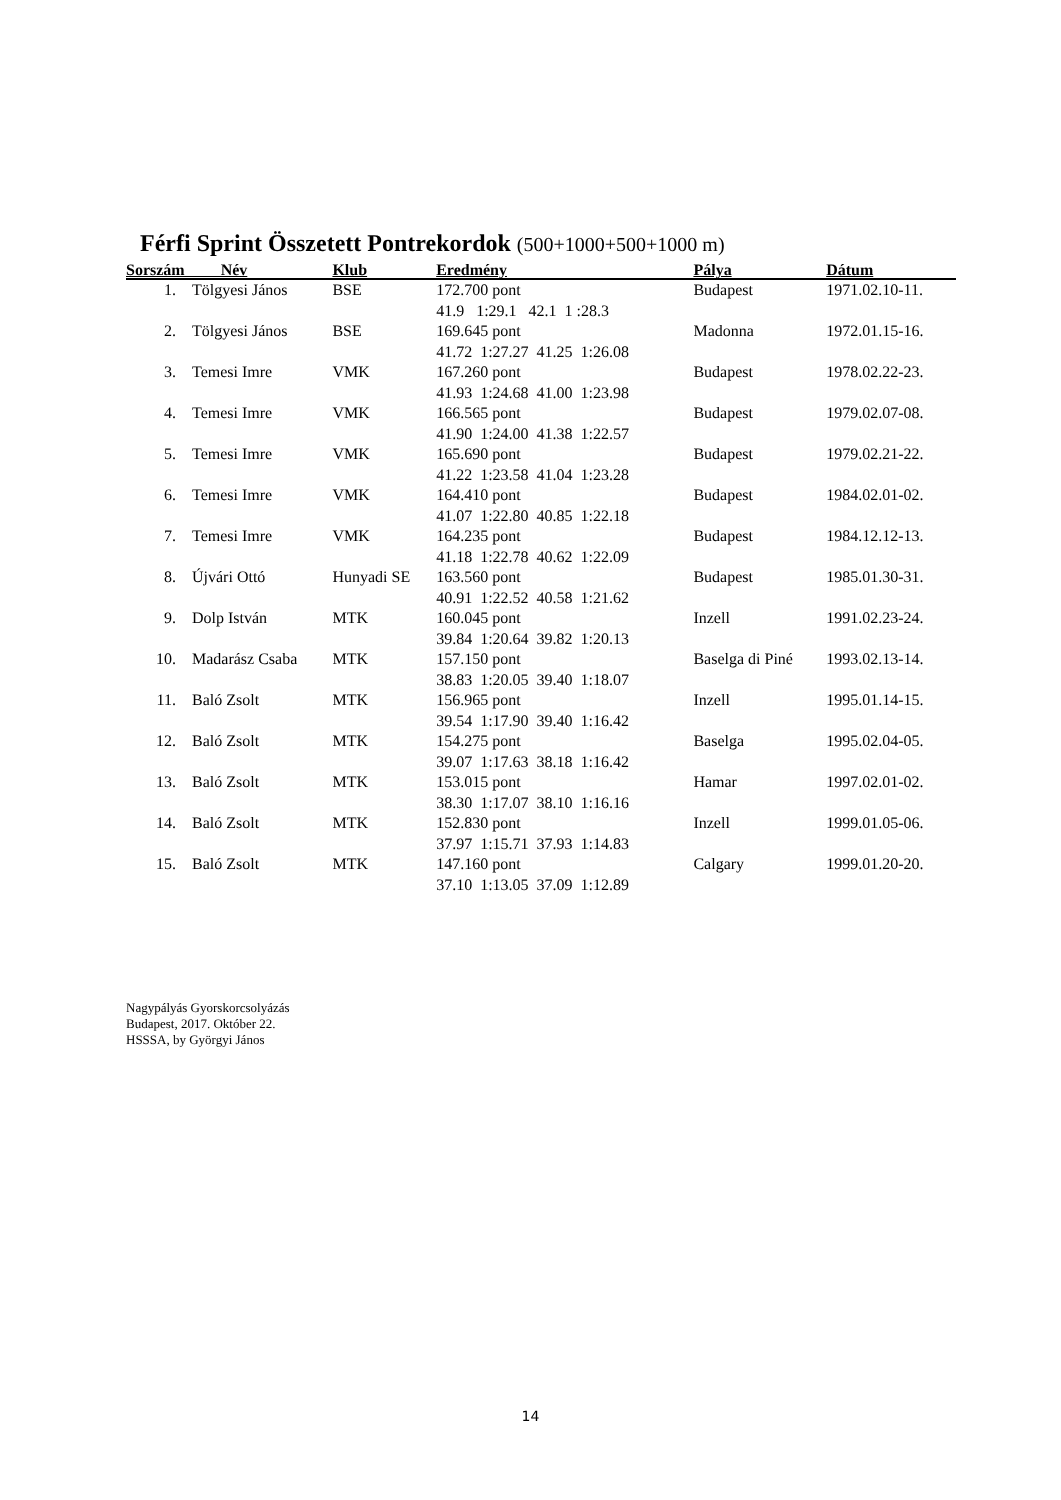Férfi Sprint Összetett Pontrekordok (500+1000+500+1000 m)
| Sorszám Név | | Klub | Eredmény | Pálya | Dátum |
| --- | --- | --- | --- | --- | --- |
| 1. | Tölgyesi János | BSE | 172.700 pont 41.9 1:29.1 42.1 1 :28.3 | Budapest | 1971.02.10-11. |
| 2. | Tölgyesi János | BSE | 169.645 pont 41.72 1:27.27 41.25 1:26.08 | Madonna | 1972.01.15-16. |
| 3. | Temesi Imre | VMK | 167.260 pont 41.93 1:24.68 41.00 1:23.98 | Budapest | 1978.02.22-23. |
| 4. | Temesi Imre | VMK | 166.565 pont 41.90 1:24.00 41.38 1:22.57 | Budapest | 1979.02.07-08. |
| 5. | Temesi Imre | VMK | 165.690 pont 41.22 1:23.58 41.04 1:23.28 | Budapest | 1979.02.21-22. |
| 6. | Temesi Imre | VMK | 164.410 pont 41.07 1:22.80 40.85 1:22.18 | Budapest | 1984.02.01-02. |
| 7. | Temesi Imre | VMK | 164.235 pont 41.18 1:22.78 40.62 1:22.09 | Budapest | 1984.12.12-13. |
| 8. | Újvári Ottó | Hunyadi SE | 163.560 pont 40.91 1:22.52 40.58 1:21.62 | Budapest | 1985.01.30-31. |
| 9. | Dolp István | MTK | 160.045 pont 39.84 1:20.64 39.82 1:20.13 | Inzell | 1991.02.23-24. |
| 10. | Madarász Csaba | MTK | 157.150 pont 38.83 1:20.05 39.40 1:18.07 | Baselga di Piné | 1993.02.13-14. |
| 11. | Baló Zsolt | MTK | 156.965 pont 39.54 1:17.90 39.40 1:16.42 | Inzell | 1995.01.14-15. |
| 12. | Baló Zsolt | MTK | 154.275 pont 39.07 1:17.63 38.18 1:16.42 | Baselga | 1995.02.04-05. |
| 13. | Baló Zsolt | MTK | 153.015 pont 38.30 1:17.07 38.10 1:16.16 | Hamar | 1997.02.01-02. |
| 14. | Baló Zsolt | MTK | 152.830 pont 37.97 1:15.71 37.93 1:14.83 | Inzell | 1999.01.05-06. |
| 15. | Baló Zsolt | MTK | 147.160 pont 37.10 1:13.05 37.09 1:12.89 | Calgary | 1999.01.20-20. |
Nagypályás Gyorskorcsolyázás
Budapest, 2017. Október 22.
HSSSA, by Györgyi János
14